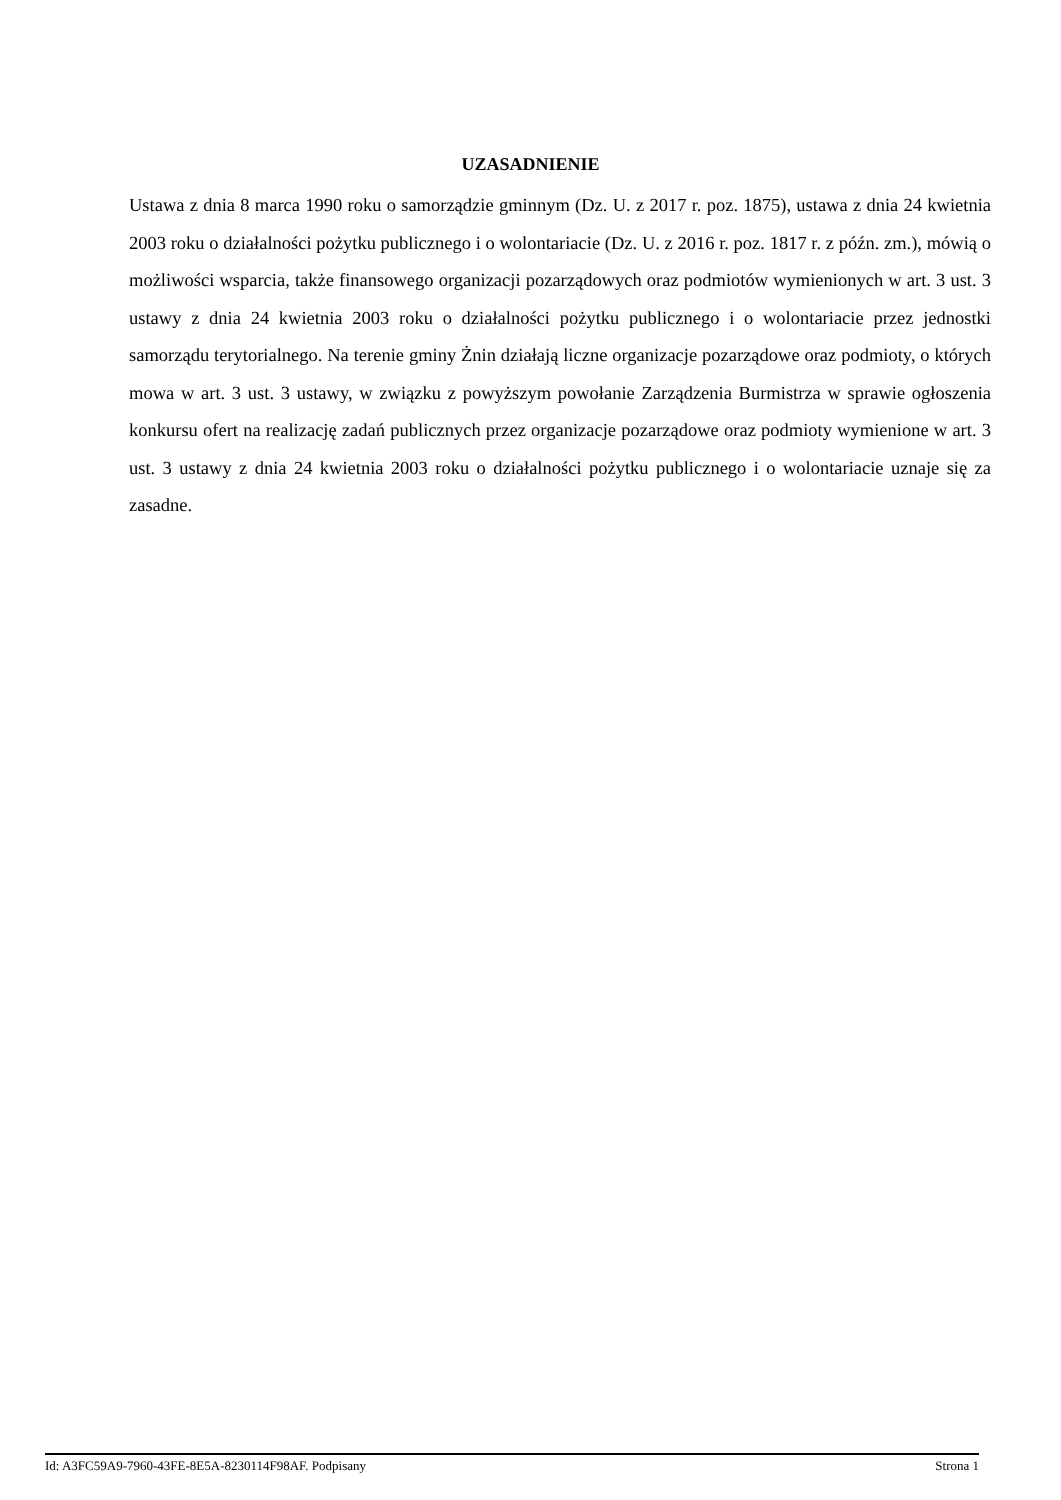UZASADNIENIE
Ustawa z dnia 8 marca 1990 roku o samorządzie gminnym (Dz. U. z 2017 r. poz. 1875), ustawa z dnia 24 kwietnia 2003 roku o działalności pożytku publicznego i o wolontariacie (Dz. U. z 2016 r. poz. 1817 r. z późn. zm.), mówią o możliwości wsparcia, także finansowego organizacji pozarządowych oraz podmiotów wymienionych w art. 3 ust. 3 ustawy z dnia 24 kwietnia 2003 roku o działalności pożytku publicznego i o wolontariacie przez jednostki samorządu terytorialnego. Na terenie gminy Żnin działają liczne organizacje pozarządowe oraz podmioty, o których mowa w art. 3 ust. 3 ustawy, w związku z powyższym powołanie Zarządzenia Burmistrza w sprawie ogłoszenia konkursu ofert na realizację zadań publicznych przez organizacje pozarządowe oraz podmioty wymienione w art. 3 ust. 3 ustawy z dnia 24 kwietnia 2003 roku o działalności pożytku publicznego i o wolontariacie uznaje się za zasadne.
Id: A3FC59A9-7960-43FE-8E5A-8230114F98AF. Podpisany Strona 1